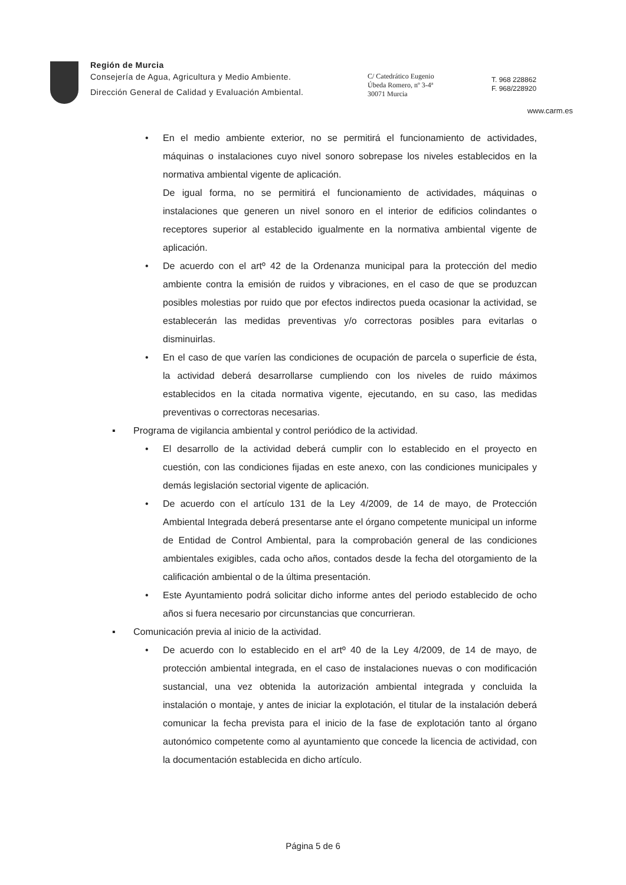Región de Murcia
Consejería de Agua, Agricultura y Medio Ambiente.
Dirección General de Calidad y Evaluación Ambiental.
C/ Catedrático Eugenio
Úbeda Romero, nº 3-4ª
30071 Murcia
T. 968 228862
F. 968/228920
www.carm.es
• En el medio ambiente exterior, no se permitirá el funcionamiento de actividades, máquinas o instalaciones cuyo nivel sonoro sobrepase los niveles establecidos en la normativa ambiental vigente de aplicación.
De igual forma, no se permitirá el funcionamiento de actividades, máquinas o instalaciones que generen un nivel sonoro en el interior de edificios colindantes o receptores superior al establecido igualmente en la normativa ambiental vigente de aplicación.
• De acuerdo con el artº 42 de la Ordenanza municipal para la protección del medio ambiente contra la emisión de ruidos y vibraciones, en el caso de que se produzcan posibles molestias por ruido que por efectos indirectos pueda ocasionar la actividad, se establecerán las medidas preventivas y/o correctoras posibles para evitarlas o disminuirlas.
• En el caso de que varíen las condiciones de ocupación de parcela o superficie de ésta, la actividad deberá desarrollarse cumpliendo con los niveles de ruido máximos establecidos en la citada normativa vigente, ejecutando, en su caso, las medidas preventivas o correctoras necesarias.
▪ Programa de vigilancia ambiental y control periódico de la actividad.
• El desarrollo de la actividad deberá cumplir con lo establecido en el proyecto en cuestión, con las condiciones fijadas en este anexo, con las condiciones municipales y demás legislación sectorial vigente de aplicación.
• De acuerdo con el artículo 131 de la Ley 4/2009, de 14 de mayo, de Protección Ambiental Integrada deberá presentarse ante el órgano competente municipal un informe de Entidad de Control Ambiental, para la comprobación general de las condiciones ambientales exigibles, cada ocho años, contados desde la fecha del otorgamiento de la calificación ambiental o de la última presentación.
• Este Ayuntamiento podrá solicitar dicho informe antes del periodo establecido de ocho años si fuera necesario por circunstancias que concurrieran.
▪ Comunicación previa al inicio de la actividad.
• De acuerdo con lo establecido en el artº 40 de la Ley 4/2009, de 14 de mayo, de protección ambiental integrada, en el caso de instalaciones nuevas o con modificación sustancial, una vez obtenida la autorización ambiental integrada y concluida la instalación o montaje, y antes de iniciar la explotación, el titular de la instalación deberá comunicar la fecha prevista para el inicio de la fase de explotación tanto al órgano autonómico competente como al ayuntamiento que concede la licencia de actividad, con la documentación establecida en dicho artículo.
Página 5 de 6